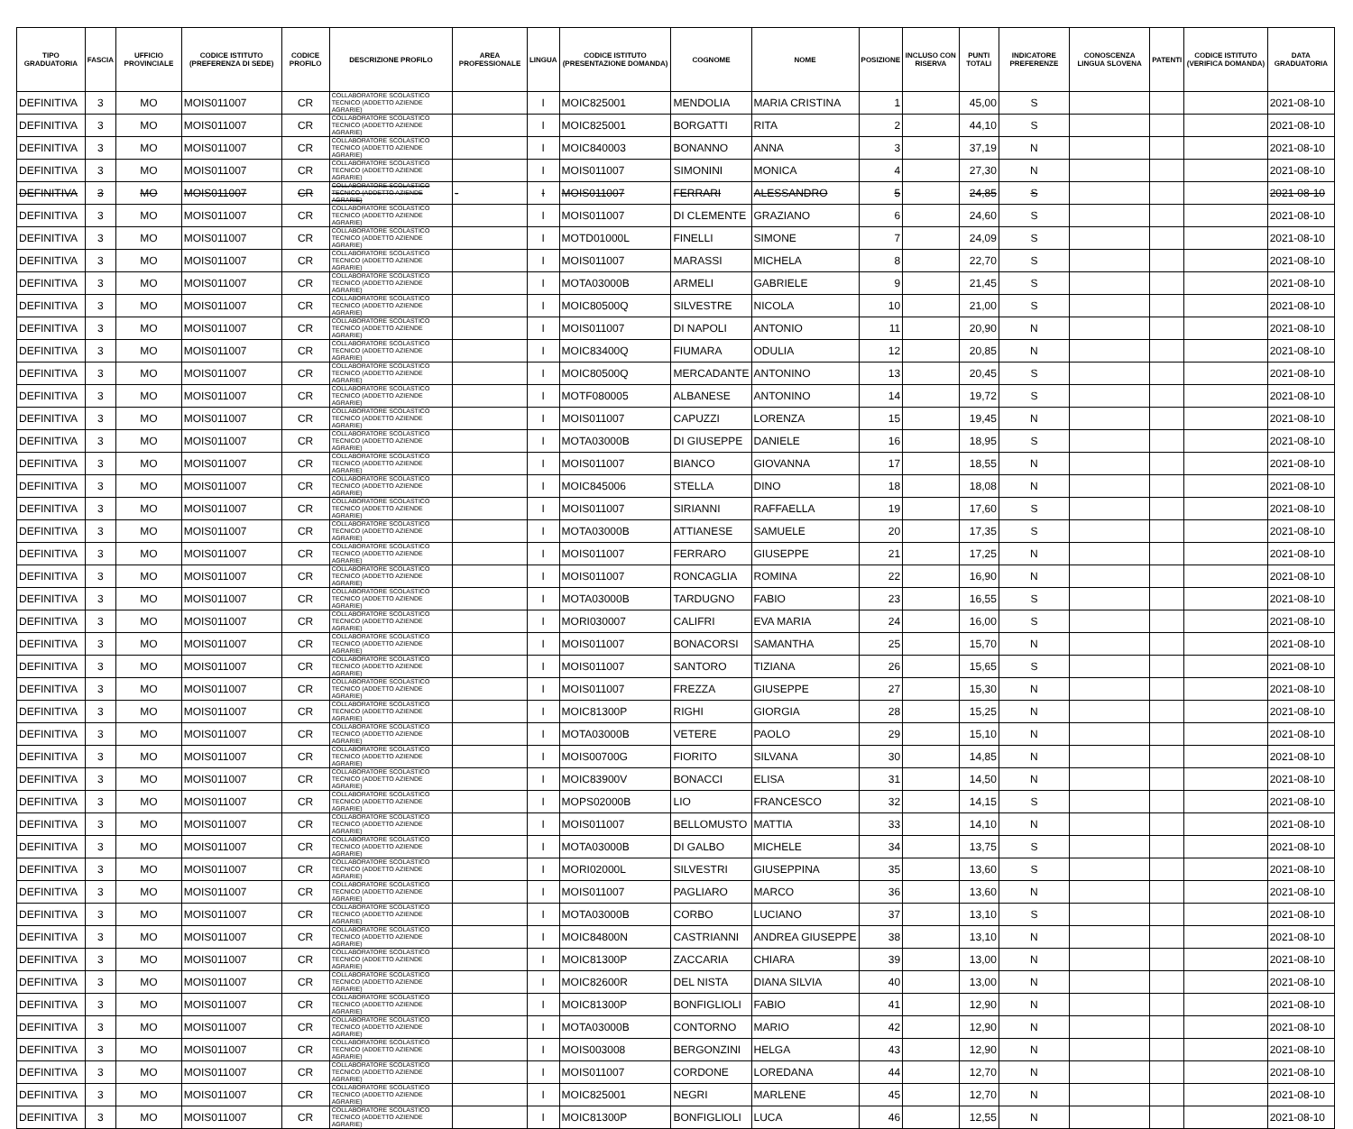| TIPO GRADUATORIA | FASCIA | UFFICIO PROVINCIALE | CODICE ISTITUTO (PREFERENZA DI SEDE) | CODICE PROFILO | DESCRIZIONE PROFILO | AREA PROFESSIONALE | LINGUA | CODICE ISTITUTO (PRESENTAZIONE DOMANDA) | COGNOME | NOME | POSIZIONE | INCLUSO CON RISERVA | PUNTI TOTALI | INDICATORE PREFERENZE | CONOSCENZA LINGUA SLOVENA | PATENTI | CODICE ISTITUTO (VERIFICA DOMANDA) | DATA GRADUATORIA |
| --- | --- | --- | --- | --- | --- | --- | --- | --- | --- | --- | --- | --- | --- | --- | --- | --- | --- | --- |
| DEFINITIVA | 3 | MO | MOIS011007 | CR | COLLABORATORE SCOLASTICO TECNICO (ADDETTO AZIENDE AGRARIE) | | I | MOIC825001 | MENDOLIA | MARIA CRISTINA | 1 | | 45,00 | S | | | | 2021-08-10 |
| DEFINITIVA | 3 | MO | MOIS011007 | CR | COLLABORATORE SCOLASTICO TECNICO (ADDETTO AZIENDE AGRARIE) | | I | MOIC825001 | BORGATTI | RITA | 2 | | 44,10 | S | | | | 2021-08-10 |
| DEFINITIVA | 3 | MO | MOIS011007 | CR | COLLABORATORE SCOLASTICO TECNICO (ADDETTO AZIENDE AGRARIE) | | I | MOIC840003 | BONANNO | ANNA | 3 | | 37,19 | N | | | | 2021-08-10 |
| DEFINITIVA | 3 | MO | MOIS011007 | CR | COLLABORATORE SCOLASTICO TECNICO (ADDETTO AZIENDE AGRARIE) | | I | MOIS011007 | SIMONINI | MONICA | 4 | | 27,30 | N | | | | 2021-08-10 |
| DEFINITIVA | 3 | MO | MOIS011007 | CR | COLLABORATORE SCOLASTICO TECNICO (ADDETTO AZIENDE AGRARIE) | - | I | MOIS011007 | FERRARI | ALESSANDRO | 5 | | 24,85 | S | | | | 2021-08-10 |
| DEFINITIVA | 3 | MO | MOIS011007 | CR | COLLABORATORE SCOLASTICO TECNICO (ADDETTO AZIENDE AGRARIE) | | I | MOIS011007 | DI CLEMENTE | GRAZIANO | 6 | | 24,60 | S | | | | 2021-08-10 |
| DEFINITIVA | 3 | MO | MOIS011007 | CR | COLLABORATORE SCOLASTICO TECNICO (ADDETTO AZIENDE AGRARIE) | | I | MOTD01000L | FINELLI | SIMONE | 7 | | 24,09 | S | | | | 2021-08-10 |
| DEFINITIVA | 3 | MO | MOIS011007 | CR | COLLABORATORE SCOLASTICO TECNICO (ADDETTO AZIENDE AGRARIE) | | I | MOIS011007 | MARASSI | MICHELA | 8 | | 22,70 | S | | | | 2021-08-10 |
| DEFINITIVA | 3 | MO | MOIS011007 | CR | COLLABORATORE SCOLASTICO TECNICO (ADDETTO AZIENDE AGRARIE) | | I | MOTA03000B | ARMELI | GABRIELE | 9 | | 21,45 | S | | | | 2021-08-10 |
| DEFINITIVA | 3 | MO | MOIS011007 | CR | COLLABORATORE SCOLASTICO TECNICO (ADDETTO AZIENDE AGRARIE) | | I | MOIC80500Q | SILVESTRE | NICOLA | 10 | | 21,00 | S | | | | 2021-08-10 |
| DEFINITIVA | 3 | MO | MOIS011007 | CR | COLLABORATORE SCOLASTICO TECNICO (ADDETTO AZIENDE AGRARIE) | | I | MOIS011007 | DI NAPOLI | ANTONIO | 11 | | 20,90 | N | | | | 2021-08-10 |
| DEFINITIVA | 3 | MO | MOIS011007 | CR | COLLABORATORE SCOLASTICO TECNICO (ADDETTO AZIENDE AGRARIE) | | I | MOIC83400Q | FIUMARA | ODULIA | 12 | | 20,85 | N | | | | 2021-08-10 |
| DEFINITIVA | 3 | MO | MOIS011007 | CR | COLLABORATORE SCOLASTICO TECNICO (ADDETTO AZIENDE AGRARIE) | | I | MOIC80500Q | MERCADANTE | ANTONINO | 13 | | 20,45 | S | | | | 2021-08-10 |
| DEFINITIVA | 3 | MO | MOIS011007 | CR | COLLABORATORE SCOLASTICO TECNICO (ADDETTO AZIENDE AGRARIE) | | I | MOTF080005 | ALBANESE | ANTONINO | 14 | | 19,72 | S | | | | 2021-08-10 |
| DEFINITIVA | 3 | MO | MOIS011007 | CR | COLLABORATORE SCOLASTICO TECNICO (ADDETTO AZIENDE AGRARIE) | | I | MOIS011007 | CAPUZZI | LORENZA | 15 | | 19,45 | N | | | | 2021-08-10 |
| DEFINITIVA | 3 | MO | MOIS011007 | CR | COLLABORATORE SCOLASTICO TECNICO (ADDETTO AZIENDE AGRARIE) | | I | MOTA03000B | DI GIUSEPPE | DANIELE | 16 | | 18,95 | S | | | | 2021-08-10 |
| DEFINITIVA | 3 | MO | MOIS011007 | CR | COLLABORATORE SCOLASTICO TECNICO (ADDETTO AZIENDE AGRARIE) | | I | MOIS011007 | BIANCO | GIOVANNA | 17 | | 18,55 | N | | | | 2021-08-10 |
| DEFINITIVA | 3 | MO | MOIS011007 | CR | COLLABORATORE SCOLASTICO TECNICO (ADDETTO AZIENDE AGRARIE) | | I | MOIC845006 | STELLA | DINO | 18 | | 18,08 | N | | | | 2021-08-10 |
| DEFINITIVA | 3 | MO | MOIS011007 | CR | COLLABORATORE SCOLASTICO TECNICO (ADDETTO AZIENDE AGRARIE) | | I | MOIS011007 | SIRIANNI | RAFFAELLA | 19 | | 17,60 | S | | | | 2021-08-10 |
| DEFINITIVA | 3 | MO | MOIS011007 | CR | COLLABORATORE SCOLASTICO TECNICO (ADDETTO AZIENDE AGRARIE) | | I | MOTA03000B | ATTIANESE | SAMUELE | 20 | | 17,35 | S | | | | 2021-08-10 |
| DEFINITIVA | 3 | MO | MOIS011007 | CR | COLLABORATORE SCOLASTICO TECNICO (ADDETTO AZIENDE AGRARIE) | | I | MOIS011007 | FERRARO | GIUSEPPE | 21 | | 17,25 | N | | | | 2021-08-10 |
| DEFINITIVA | 3 | MO | MOIS011007 | CR | COLLABORATORE SCOLASTICO TECNICO (ADDETTO AZIENDE AGRARIE) | | I | MOIS011007 | RONCAGLIA | ROMINA | 22 | | 16,90 | N | | | | 2021-08-10 |
| DEFINITIVA | 3 | MO | MOIS011007 | CR | COLLABORATORE SCOLASTICO TECNICO (ADDETTO AZIENDE AGRARIE) | | I | MOTA03000B | TARDUGNO | FABIO | 23 | | 16,55 | S | | | | 2021-08-10 |
| DEFINITIVA | 3 | MO | MOIS011007 | CR | COLLABORATORE SCOLASTICO TECNICO (ADDETTO AZIENDE AGRARIE) | | I | MORI030007 | CALIFRI | EVA MARIA | 24 | | 16,00 | S | | | | 2021-08-10 |
| DEFINITIVA | 3 | MO | MOIS011007 | CR | COLLABORATORE SCOLASTICO TECNICO (ADDETTO AZIENDE AGRARIE) | | I | MOIS011007 | BONACORSI | SAMANTHA | 25 | | 15,70 | N | | | | 2021-08-10 |
| DEFINITIVA | 3 | MO | MOIS011007 | CR | COLLABORATORE SCOLASTICO TECNICO (ADDETTO AZIENDE AGRARIE) | | I | MOIS011007 | SANTORO | TIZIANA | 26 | | 15,65 | S | | | | 2021-08-10 |
| DEFINITIVA | 3 | MO | MOIS011007 | CR | COLLABORATORE SCOLASTICO TECNICO (ADDETTO AZIENDE AGRARIE) | | I | MOIS011007 | FREZZA | GIUSEPPE | 27 | | 15,30 | N | | | | 2021-08-10 |
| DEFINITIVA | 3 | MO | MOIS011007 | CR | COLLABORATORE SCOLASTICO TECNICO (ADDETTO AZIENDE AGRARIE) | | I | MOIC81300P | RIGHI | GIORGIA | 28 | | 15,25 | N | | | | 2021-08-10 |
| DEFINITIVA | 3 | MO | MOIS011007 | CR | COLLABORATORE SCOLASTICO TECNICO (ADDETTO AZIENDE AGRARIE) | | I | MOTA03000B | VETERE | PAOLO | 29 | | 15,10 | N | | | | 2021-08-10 |
| DEFINITIVA | 3 | MO | MOIS011007 | CR | COLLABORATORE SCOLASTICO TECNICO (ADDETTO AZIENDE AGRARIE) | | I | MOIS00700G | FIORITO | SILVANA | 30 | | 14,85 | N | | | | 2021-08-10 |
| DEFINITIVA | 3 | MO | MOIS011007 | CR | COLLABORATORE SCOLASTICO TECNICO (ADDETTO AZIENDE AGRARIE) | | I | MOIC83900V | BONACCI | ELISA | 31 | | 14,50 | N | | | | 2021-08-10 |
| DEFINITIVA | 3 | MO | MOIS011007 | CR | COLLABORATORE SCOLASTICO TECNICO (ADDETTO AZIENDE AGRARIE) | | I | MOPS02000B | LIO | FRANCESCO | 32 | | 14,15 | S | | | | 2021-08-10 |
| DEFINITIVA | 3 | MO | MOIS011007 | CR | COLLABORATORE SCOLASTICO TECNICO (ADDETTO AZIENDE AGRARIE) | | I | MOIS011007 | BELLOMUSTO | MATTIA | 33 | | 14,10 | N | | | | 2021-08-10 |
| DEFINITIVA | 3 | MO | MOIS011007 | CR | COLLABORATORE SCOLASTICO TECNICO (ADDETTO AZIENDE AGRARIE) | | I | MOTA03000B | DI GALBO | MICHELE | 34 | | 13,75 | S | | | | 2021-08-10 |
| DEFINITIVA | 3 | MO | MOIS011007 | CR | COLLABORATORE SCOLASTICO TECNICO (ADDETTO AZIENDE AGRARIE) | | I | MORI02000L | SILVESTRI | GIUSEPPINA | 35 | | 13,60 | S | | | | 2021-08-10 |
| DEFINITIVA | 3 | MO | MOIS011007 | CR | COLLABORATORE SCOLASTICO TECNICO (ADDETTO AZIENDE AGRARIE) | | I | MOIS011007 | PAGLIARO | MARCO | 36 | | 13,60 | N | | | | 2021-08-10 |
| DEFINITIVA | 3 | MO | MOIS011007 | CR | COLLABORATORE SCOLASTICO TECNICO (ADDETTO AZIENDE AGRARIE) | | I | MOTA03000B | CORBO | LUCIANO | 37 | | 13,10 | S | | | | 2021-08-10 |
| DEFINITIVA | 3 | MO | MOIS011007 | CR | COLLABORATORE SCOLASTICO TECNICO (ADDETTO AZIENDE AGRARIE) | | I | MOIC84800N | CASTRIANNI | ANDREA GIUSEPPE | 38 | | 13,10 | N | | | | 2021-08-10 |
| DEFINITIVA | 3 | MO | MOIS011007 | CR | COLLABORATORE SCOLASTICO TECNICO (ADDETTO AZIENDE AGRARIE) | | I | MOIC81300P | ZACCARIA | CHIARA | 39 | | 13,00 | N | | | | 2021-08-10 |
| DEFINITIVA | 3 | MO | MOIS011007 | CR | COLLABORATORE SCOLASTICO TECNICO (ADDETTO AZIENDE AGRARIE) | | I | MOIC82600R | DEL NISTA | DIANA SILVIA | 40 | | 13,00 | N | | | | 2021-08-10 |
| DEFINITIVA | 3 | MO | MOIS011007 | CR | COLLABORATORE SCOLASTICO TECNICO (ADDETTO AZIENDE AGRARIE) | | I | MOIC81300P | BONFIGLIOLI | FABIO | 41 | | 12,90 | N | | | | 2021-08-10 |
| DEFINITIVA | 3 | MO | MOIS011007 | CR | COLLABORATORE SCOLASTICO TECNICO (ADDETTO AZIENDE AGRARIE) | | I | MOTA03000B | CONTORNO | MARIO | 42 | | 12,90 | N | | | | 2021-08-10 |
| DEFINITIVA | 3 | MO | MOIS011007 | CR | COLLABORATORE SCOLASTICO TECNICO (ADDETTO AZIENDE AGRARIE) | | I | MOIS003008 | BERGONZINI | HELGA | 43 | | 12,90 | N | | | | 2021-08-10 |
| DEFINITIVA | 3 | MO | MOIS011007 | CR | COLLABORATORE SCOLASTICO TECNICO (ADDETTO AZIENDE AGRARIE) | | I | MOIS011007 | CORDONE | LOREDANA | 44 | | 12,70 | N | | | | 2021-08-10 |
| DEFINITIVA | 3 | MO | MOIS011007 | CR | COLLABORATORE SCOLASTICO TECNICO (ADDETTO AZIENDE AGRARIE) | | I | MOIC825001 | NEGRI | MARLENE | 45 | | 12,70 | N | | | | 2021-08-10 |
| DEFINITIVA | 3 | MO | MOIS011007 | CR | COLLABORATORE SCOLASTICO TECNICO (ADDETTO AZIENDE AGRARIE) | | I | MOIC81300P | BONFIGLIOLI | LUCA | 46 | | 12,55 | N | | | | 2021-08-10 |